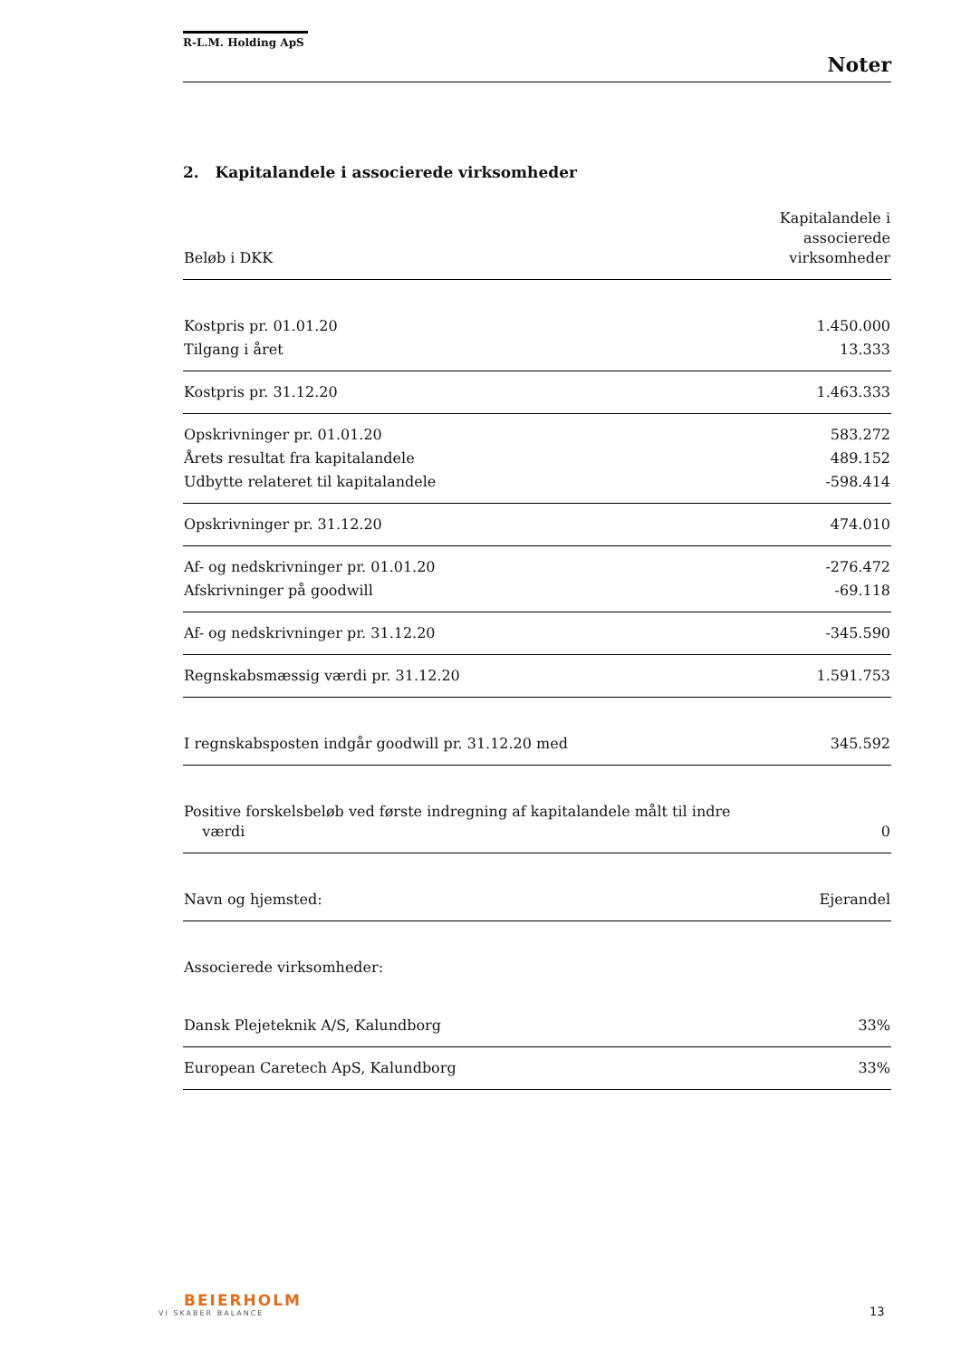R-L.M. Holding ApS
Noter
2. Kapitalandele i associerede virksomheder
| Beløb i DKK | Kapitalandele i associerede virksomheder |
| --- | --- |
| Kostpris pr. 01.01.20 | 1.450.000 |
| Tilgang i året | 13.333 |
| Kostpris pr. 31.12.20 | 1.463.333 |
| Opskrivninger pr. 01.01.20 | 583.272 |
| Årets resultat fra kapitalandele | 489.152 |
| Udbytte relateret til kapitalandele | -598.414 |
| Opskrivninger pr. 31.12.20 | 474.010 |
| Af- og nedskrivninger pr. 01.01.20 | -276.472 |
| Afskrivninger på goodwill | -69.118 |
| Af- og nedskrivninger pr. 31.12.20 | -345.590 |
| Regnskabsmæssig værdi pr. 31.12.20 | 1.591.753 |
| I regnskabsposten indgår goodwill pr. 31.12.20 med | 345.592 |
| Positive forskelsbeløb ved første indregning af kapitalandele målt til indre værdi | 0 |
| Navn og hjemsted: | Ejerandel |
| Associerede virksomheder: | |
| Dansk Plejeteknik A/S, Kalundborg | 33% |
| European Caretech ApS, Kalundborg | 33% |
BEIERHOLM
VI SKABER BALANCE
13